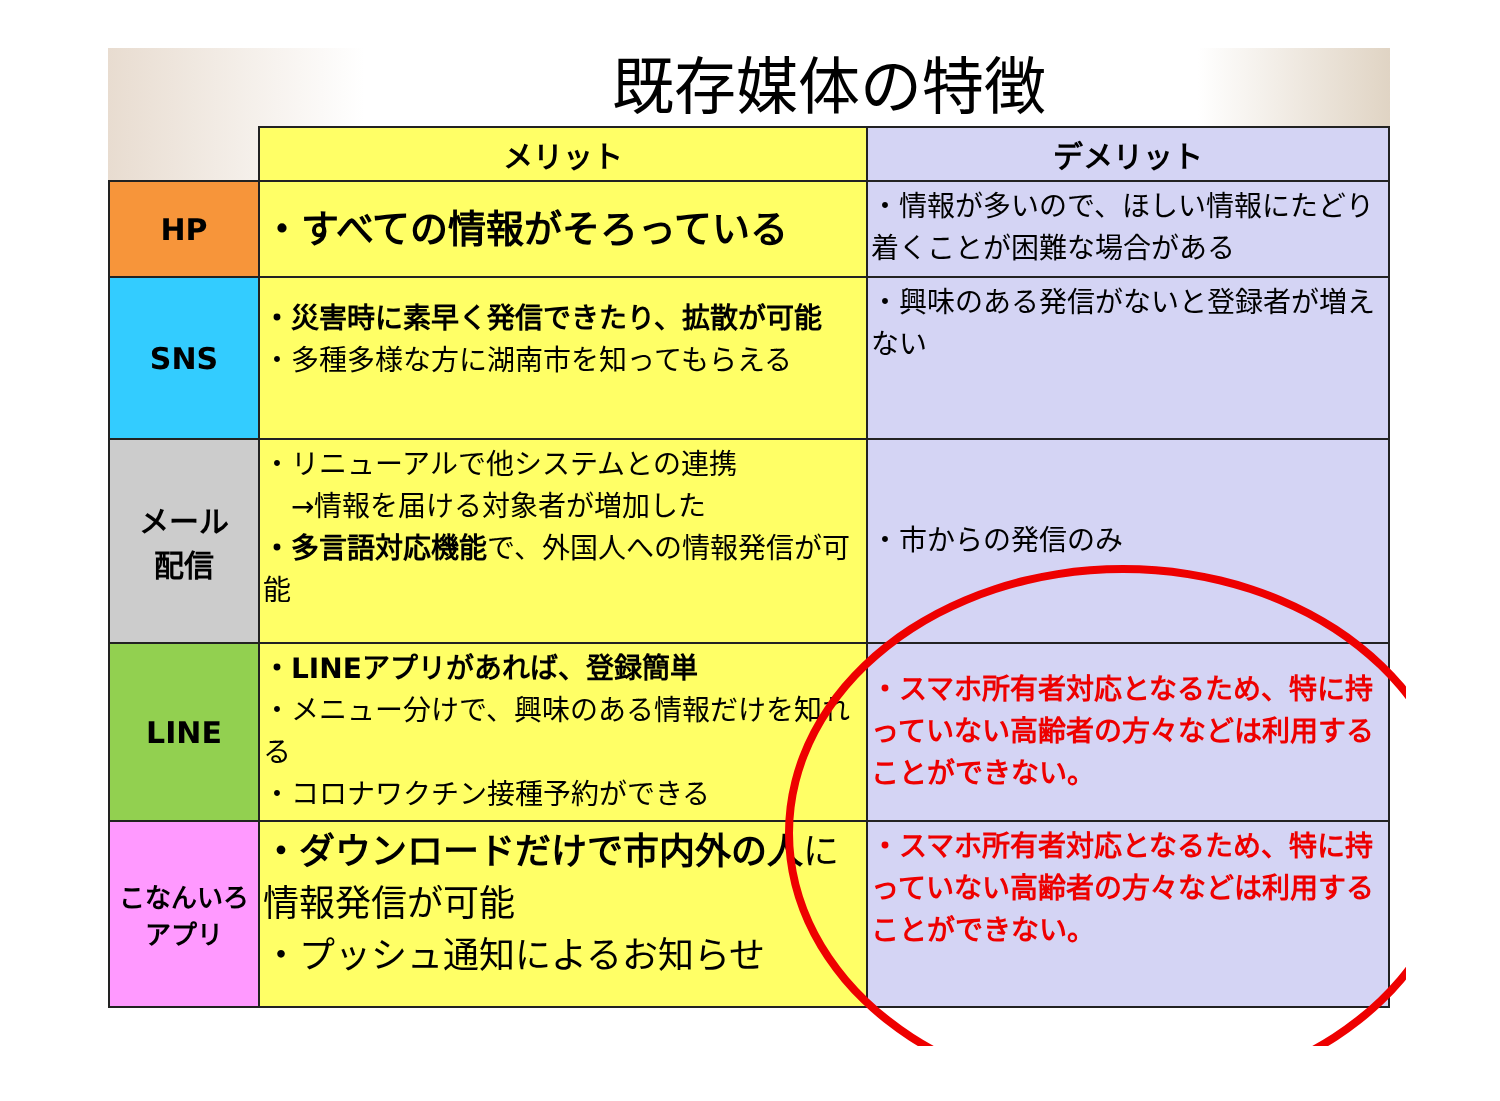既存媒体の特徴
| | メリット | デメリット |
| --- | --- | --- |
| HP | ・すべての情報がそろっている | ・情報が多いので、ほしい情報にたどり着くことが困難な場合がある |
| SNS | ・災害時に素早く発信できたり、拡散が可能 ・多種多様な方に湖南市を知ってもらえる | ・興味のある発信がないと登録者が増えない |
| メール 配信 | ・リニューアルで他システムとの連携 →情報を届ける対象者が増加した ・多言語対応機能 で、外国人への情報発信が可能 | ・市からの発信のみ |
| LINE | ・LINEアプリがあれば、登録簡単 ・メニュー分けで、興味のある情報だけを知れる ・コロナワクチン接種予約ができる | ・スマホ所有者対応となるため、特に持っていない高齢者の方々などは利用することができない。 |
| こなんいろ アプリ | ・ダウンロードだけで市内外の人 に情報発信が可能 ・プッシュ通知によるお知らせ | ・スマホ所有者対応となるため、特に持っていない高齢者の方々などは利用することができない。 |